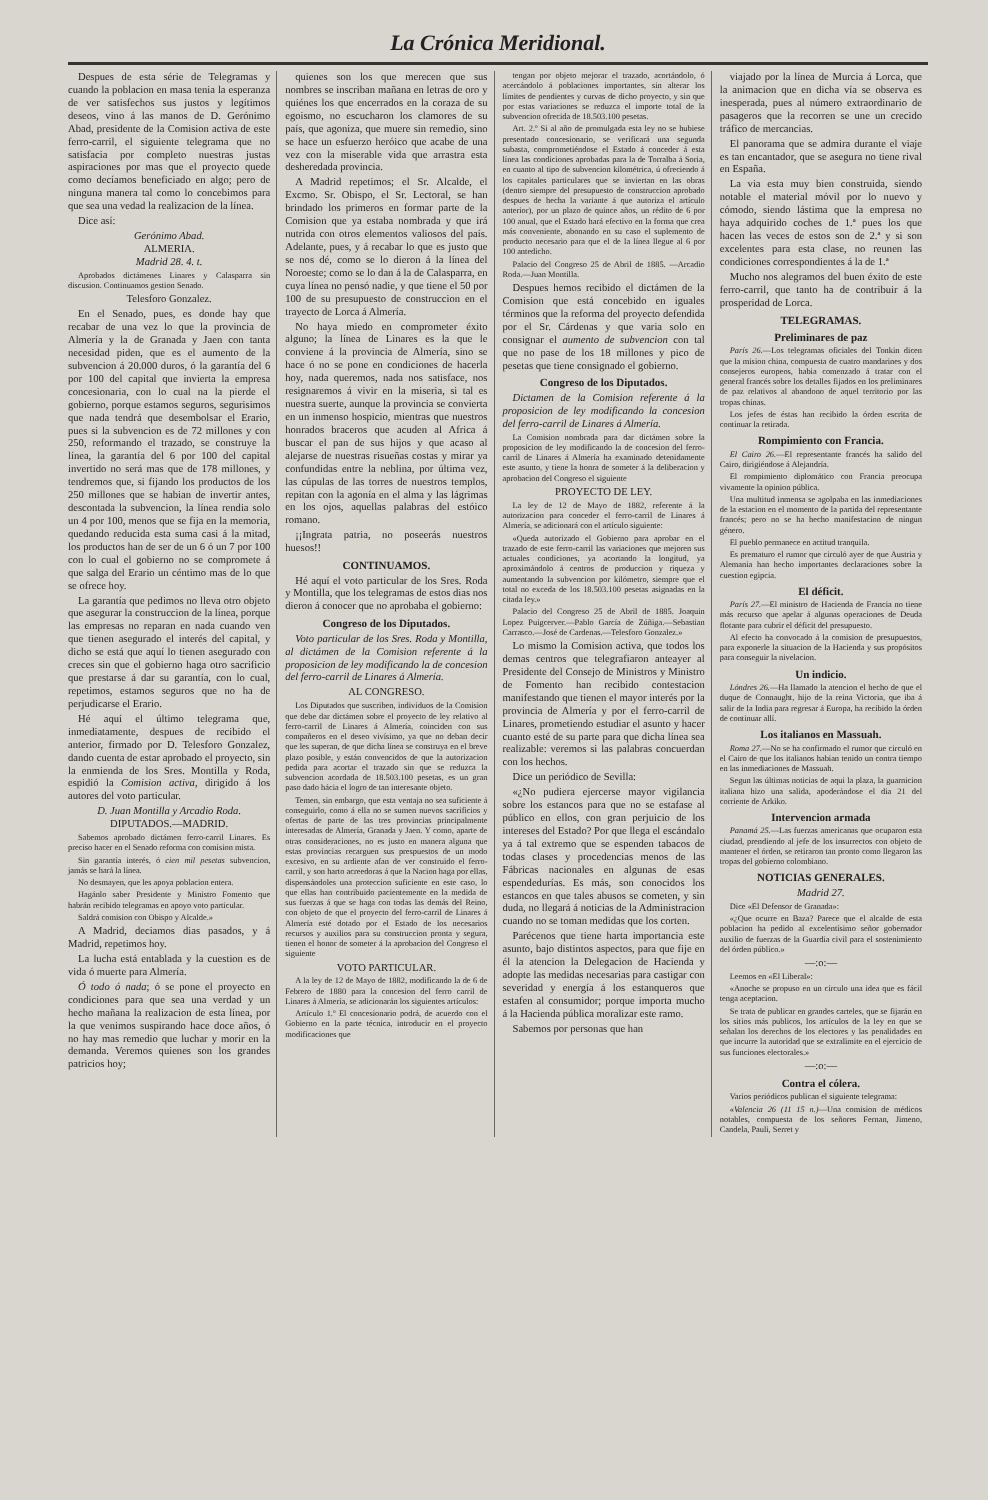La Crónica Meridional.
Despues de esta série de Telegramas y cuando la poblacion en masa tenia la esperanza de ver satisfechos sus justos y legítimos deseos, vino á las manos de D. Gerónimo Abad, presidente de la Comision activa de este ferro-carril, el siguiente telegrama que no satisfacia por completo nuestras justas aspiraciones por mas que el proyecto quede como decíamos beneficiado en algo; pero de ninguna manera tal como lo concebimos para que sea una vedad la realizacion de la línea.
Dice así:
Gerónimo Abad.
ALMERIA.
Madrid 28. 4. t.
Aprobados dictámenes Linares y Calasparra sin discusion. Continuamos gestion Senado.
Telesforo Gonzalez.
En el Senado, pues, es donde hay que recabar de una vez lo que la provincia de Almería y la de Granada y Jaen con tanta necesidad piden, que es el aumento de la subvencion á 20.000 duros, ó la garantía del 6 por 100 del capital que invierta la empresa concesionaria, con lo cual na la pierde el gobierno, porque estamos seguros, segurisimos que nada tendrá que desembolsar el Erario, pues si la subvencion es de 72 millones y con 250, reformando el trazado, se construye la línea, la garantía del 6 por 100 del capital invertido no será mas que de 178 millones, y tendremos que, si fijando los productos de los 250 millones que se habian de invertir antes, descontada la subvencion, la línea rendia solo un 4 por 100, menos que se fija en la memoria, quedando reducida esta suma casi á la mitad, los productos han de ser de un 6 ó un 7 por 100 con lo cual el gobierno no se compromete á que salga del Erario un céntimo mas de lo que se ofrece hoy.
La garantía que pedimos no lleva otro objeto que asegurar la construccion de la línea, porque las empresas no reparan en nada cuando ven que tienen asegurado el interés del capital, y dicho se está que aquí lo tienen asegurado con creces sin que el gobierno haga otro sacrificio que prestarse á dar su garantía, con lo cual, repetimos, estamos seguros que no ha de perjudicarse el Erario.
Hé aquí el último telegrama que, inmediatamente, despues de recibido el anterior, firmado por D. Telesforo Gonzalez, dando cuenta de estar aprobado el proyecto, sin la enmienda de los Sres. Montilla y Roda, espidió la Comision activa, dirigido á los autores del voto particular.
D. Juan Montilla y Arcadio Roda.
DIPUTADOS.—MADRID.
Sabemos aprobado dictámen ferro-carril Linares. Es preciso hacer en el Senado reforma con comision mista.
Sin garantía interés, ó cien mil pesetas subvencion, jamás se hará la línea.
No desmayen, que les apoya poblacion entera.
Hagánlo saber Presidente y Ministro Fomento que habrán recibido telegramas en apoyo voto particular.
Saldrá comision con Obispo y Alcalde.»
A Madrid, deciamos dias pasados, y á Madrid, repetimos hoy.
La lucha está entablada y la cuestion es de vida ó muerte para Almería.
Ó todo ó nada; ó se pone el proyecto en condiciones para que sea una verdad y un hecho mañana la realizacion de esta línea, por la que venimos suspirando hace doce años, ó no hay mas remedio que luchar y morir en la demanda. Veremos quienes son los grandes patricios hoy;
quienes son los que merecen que sus nombres se inscriban mañana en letras de oro y quiénes los que encerrados en la coraza de su egoismo, no escucharon los clamores de su país, que agoniza, que muere sin remedio, sino se hace un esfuerzo heróico que acabe de una vez con la miserable vida que arrastra esta desheredada provincia.
A Madrid repetimos; el Sr. Alcalde, el Excmo. Sr. Obispo, el Sr. Lectoral, se han brindado los primeros en formar parte de la Comision que ya estaba nombrada y que irá nutrida con otros elementos valiosos del país. Adelante, pues, y á recabar lo que es justo que se nos dé, como se lo dieron á la línea del Noroeste; como se lo dan á la de Calasparra, en cuya línea no pensó nadie, y que tiene el 50 por 100 de su presupuesto de construccion en el trayecto de Lorca á Almería.
No haya miedo en comprometer éxito alguno; la línea de Linares es la que le conviene á la provincia de Almería, sino se hace ó no se pone en condiciones de hacerla hoy, nada queremos, nada nos satisface, nos resignaremos á vivir en la miseria, si tal es nuestra suerte, aunque la provincia se convierta en un inmenso hospicio, mientras que nuestros honrados braceros que acuden al Africa á buscar el pan de sus hijos y que acaso al alejarse de nuestras risueñas costas y mirar ya confundidas entre la neblina, por última vez, las cúpulas de las torres de nuestros templos, repitan con la agonía en el alma y las lágrimas en los ojos, aquellas palabras del estóico romano.
¡¡Ingrata patria, no poseerás nuestros huesos!!
CONTINUAMOS.
Hé aquí el voto particular de los Sres. Roda y Montilla, que los telegramas de estos dias nos dieron á conocer que no aprobaba el gobierno:
Congreso de los Diputados.
Voto particular de los Sres. Roda y Montilla, al dictámen de la Comision referente á la proposicion de ley modificando la de concesion del ferro-carril de Linares á Almería.
AL CONGRESO.
Los Diputados que suscriben, individuos de la Comision que debe dar dictámen sobre el proyecto de ley relativo al ferro-carril de Linares á Almería, coinciden con sus compañeros en el deseo vivísimo, ya que no deban decir que les superan, de que dicha línea se construya en el breve plazo posible, y están convencidos de que la autorizacion pedida para acortar el trazado sin que se reduzca la subvencion acordada de 18.503.100 pesetas, es un gran paso dado hácia el logro de tan interesante objeto.
Temen, sin embargo, que esta ventaja no sea suficiente á conseguirlo, como á ella no se sumen nuevos sacrificios y ofertas de parte de las tres provincias principalmente interesadas de Almería, Granada y Jaen. Y como, aparte de otras consideraciones, no es justo en manera alguna que estas provincias recarguen sus prespuestos de un modo excesivo, en su ardiente afan de ver construido el ferro-carril, y son harto acreedoras á que la Nacion haga por ellas, dispensándoles una proteccion suficiente en este caso, lo que ellas han contribuido pacientemente en la medida de sus fuerzas á que se haga con todas las demás del Reino, con objeto de que el proyecto del ferro-carril de Linares á Almería esté dotado por el Estado de los necesarios recursos y auxilios para su construccion pronta y segura, tienen el honor de someter á la aprobacion del Congreso el siguiente
VOTO PARTICULAR.
A la ley de 12 de Mayo de 1882, modificando la de 6 de Febrero de 1880 para la concesion del ferro carril de Linares á Almería, se adicionarán los siguientes artículos:
Artículo 1.º El concesionario podrá, de acuerdo con el Gobierno en la parte técnica, introducir en el proyecto modificaciones que
tengan por objeto mejorar el trazado, acortándolo, ó acercándolo á poblaciones importantes, sin alterar los límites de pendientes y curvas de dicho proyecto, y sin que por estas variaciones se reduzca el importe total de la subvencion ofrecida de 18.503.100 pesetas.
Art. 2.º Si al año de promulgada esta ley no se hubiese presentado concesionario, se verificará una segunda subasta, comprometiéndose el Estado á conceder á esta línea las condiciones aprobadas para la de Torralba á Soria, en cuanto al tipo de subvencion kilométrica, ú ofreciendo á los capitales particulares que se inviertan en las obras (dentro siempre del presupuesto de construccion aprobado despues de hecha la variante á que autoriza el artículo anterior), por un plazo de quince años, un rédito de 6 por 100 anual, que el Estado hará efectivo en la forma que crea más conveniente, abonando en su caso el suplemento de producto necesario para que el de la línea llegue al 6 por 100 antedicho.
Palacio del Congreso 25 de Abril de 1885. —Arcadio Roda.—Juan Montilla.
Despues hemos recibido el dictámen de la Comision que está concebido en iguales términos que la reforma del proyecto defendida por el Sr. Cárdenas y que varia solo en consignar el aumento de subvencion con tal que no pase de los 18 millones y pico de pesetas que tiene consignado el gobierno.
Congreso de los Diputados.
Dictamen de la Comision referente á la proposicion de ley modificando la concesion del ferro-carril de Linares á Almería.
La Comision nombrada para dar dictámen sobre la proposicion de ley modificando la de concesion del ferro-carril de Linares á Almería ha examinado detenidamente este asunto, y tiene la honra de someter á la deliberacion y aprobacion del Congreso el siguiente
PROYECTO DE LEY.
La ley de 12 de Mayo de 1882, referente á la autorizacion para conceder el ferro-carril de Linares á Almería, se adicionará con el artículo siguiente:
«Queda autorizado el Gobierno para aprobar en el trazado de este ferro-carril las variaciones que mejoren sus actuales condiciones, ya acortando la longitud, ya aproximándolo á centros de produccion y riqueza y aumentando la subvencion por kilómetro, siempre que el total no exceda de los 18.503.100 pesetas asignadas en la citada ley.»
Palacio del Congreso 25 de Abril de 1885. Joaquin Lopez Puigcerver.—Pablo García de Zúñiga.—Sebastian Carrasco.—José de Cardenas.—Telesforo Gonzalez.»
Lo mismo la Comision activa, que todos los demas centros que telegrafiaron anteayer al Presidente del Consejo de Ministros y Ministro de Fomento han recibido contestacion manifestando que tienen el mayor interés por la provincia de Almería y por el ferro-carril de Linares, prometiendo estudiar el asunto y hacer cuanto esté de su parte para que dicha línea sea realizable: veremos si las palabras concuerdan con los hechos.
Dice un periódico de Sevilla:
«¿No pudiera ejercerse mayor vigilancia sobre los estancos para que no se estafase al público en ellos, con gran perjuicio de los intereses del Estado? Por que llega el escándalo ya á tal extremo que se espenden tabacos de todas clases y procedencias menos de las Fábricas nacionales en algunas de esas espendedurías. Es más, son conocidos los estancos en que tales abusos se cometen, y sin duda, no llegará á noticias de la Administracion cuando no se toman medidas que los corten.
Parécenos que tiene harta importancia este asunto, bajo distintos aspectos, para que fije en él la atencion la Delegacion de Hacienda y adopte las medidas necesarias para castigar con severidad y energía á los estanqueros que estafen al consumidor; porque importa mucho á la Hacienda pública moralizar este ramo.
Sabemos por personas que han
viajado por la línea de Murcia á Lorca, que la animacion que en dicha vía se observa es inesperada, pues al número extraordinario de pasageros que la recorren se une un crecido tráfico de mercancias.
El panorama que se admira durante el viaje es tan encantador, que se asegura no tiene rival en España.
La via esta muy bien construida, siendo notable el material móvil por lo nuevo y cómodo, siendo lástima que la empresa no haya adquirido coches de 1.ª pues los que hacen las veces de estos son de 2.ª y si son excelentes para esta clase, no reunen las condiciones correspondientes á la de 1.ª
Mucho nos alegramos del buen éxito de este ferro-carril, que tanto ha de contribuir á la prosperidad de Lorca.
TELEGRAMAS.
Preliminares de paz
París 26.—Los telegramas oficiales del Tonkin dicen que la mision china, compuesta de cuatro mandarines y dos consejeros europeos, habia comenzado á tratar con el general francés sobre los detalles fijados en los preliminares de paz relativos al abandono de aquel territorio por las tropas chinas.
Los jefes de éstas han recibido la órden escrita de continuar la retirada.
Rompimiento con Francia.
El Cairo 26.—El representante francés ha salido del Cairo, dirigiéndose á Alejandría.
El rompimiento diplomático con Francia preocupa vivamente la opinion pública.
Una multitud inmensa se agolpaba en las inmediaciones de la estacion en el momento de la partida del representante francés; pero no se ha hecho manifestacion de ningun género.
El pueblo permanece en actitud tranquila.
Es prematuro el rumor que circuló ayer de que Austria y Alemania han hecho importantes declaraciones sobre la cuestion egipcia.
El déficit.
París 27.—El ministro de Hacienda de Francia no tiene más recurso que apelar á algunas operaciones de Deuda flotante para cubrir el déficit del presupuesto.
Al efecto ha convocado á la comision de presupuestos, para exponerle la situacion de la Hacienda y sus propósitos para conseguir la nivelacion.
Un indicio.
Lóndres 26.—Ha llamado la atencion el hecho de que el duque de Connaught, hijo de la reina Victoria, que iba á salir de la India para regresar á Europa, ha recibido la órden de continuar allí.
Los italianos en Massuah.
Roma 27.—No se ha confirmado el rumor que circuló en el Cairo de que los italianos habian tenido un contra tiempo en las inmediaciones de Massuah.
Segun las últimas noticias de aqui la plaza, la guarnicion italiana hizo una salida, apoderándose el dia 21 del corriente de Arkiko.
Intervencion armada
Panamá 25.—Las fuerzas americanas que ocuparon esta ciudad, prendiendo al jefe de los insurrectos con objeto de mantener el órden, se retiraron tan pronto como llegaron las tropas del gobierno colombiano.
NOTICIAS GENERALES.
Madrid 27.
Dice «El Defensor de Granada»:
«¿Que ocurre en Baza? Parece que el alcalde de esta poblacion ha pedido al excelentísimo señor gobernador auxilio de fuerzas de la Guardia civil para el sostenimiento del órden público.»
—:o:—
Leemos en «El Liberal»:
«Anoche se propuso en un círculo una idea que es fácil tenga aceptacion.
Se trata de publicar en grandes carteles, que se fijarán en los sitios más publicos, los artículos de la ley en que se señalan los derechos de los electores y las penalidades en que incurre la autoridad que se extralimite en el ejercicio de sus funciones electorales.»
—:o:—
Contra el cólera.
Varios periódicos publican el siguiente telegrama:
«Valencia 26 (11 15 n.)—Una comision de médicos notables, compuesta de los señores Fernan, Jimeno, Candela, Pauli, Serret y